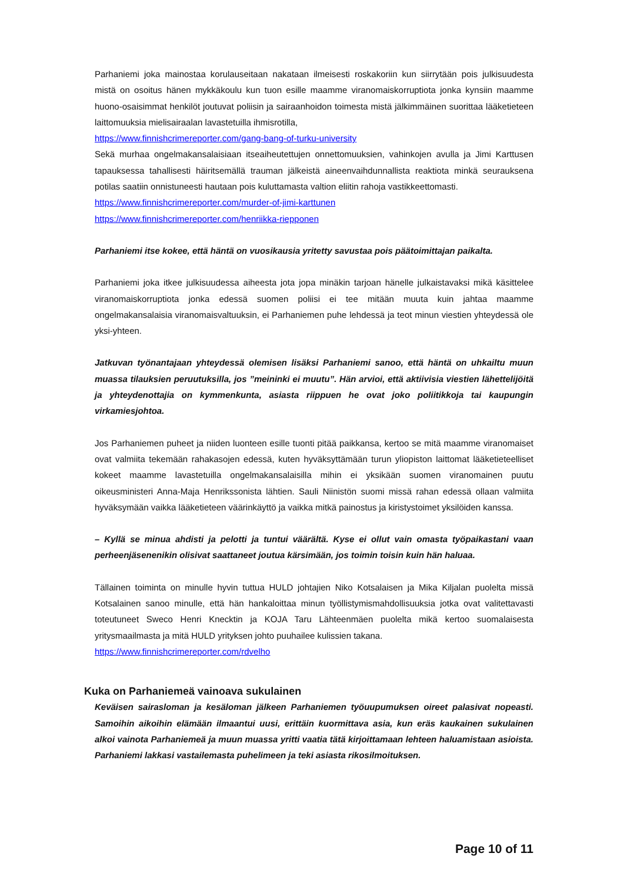Parhaniemi joka mainostaa korulauseitaan nakataan ilmeisesti roskakoriin kun siirrytään pois julkisuudesta mistä on osoitus hänen mykkäkoulu kun tuon esille maamme viranomaiskorruptiota jonka kynsiin maamme huono-osaisimmat henkilöt joutuvat poliisin ja sairaanhoidon toimesta mistä jälkimmäinen suorittaa lääketieteen laittomuuksia mielisairaalan lavastetuilla ihmisrotilla,
https://www.finnishcrimereporter.com/gang-bang-of-turku-university
Sekä murhaa ongelmakansalaisiaan itseaiheutettujen onnettomuuksien, vahinkojen avulla ja Jimi Karttusen tapauksessa tahallisesti häiritsemällä trauman jälkeistä aineenvaihdunnallista reaktiota minkä seurauksena potilas saatiin onnistuneesti hautaan pois kuluttamasta valtion eliitin rahoja vastikkeettomasti.
https://www.finnishcrimereporter.com/murder-of-jimi-karttunen
https://www.finnishcrimereporter.com/henriikka-riepponen
Parhaniemi itse kokee, että häntä on vuosikausia yritetty savustaa pois päätoimittajan paikalta.
Parhaniemi joka itkee julkisuudessa aiheesta jota jopa minäkin tarjoan hänelle julkaistavaksi mikä käsittelee viranomaiskorruptiota jonka edessä suomen poliisi ei tee mitään muuta kuin jahtaa maamme ongelmakansalaisia viranomaisvaltuuksin, ei Parhaniemen puhe lehdessä ja teot minun viestien yhteydessä ole yksi-yhteen.
Jatkuvan työnantajaan yhteydessä olemisen lisäksi Parhaniemi sanoo, että häntä on uhkailtu muun muassa tilauksien peruutuksilla, jos ”meininki ei muutu”. Hän arvioi, että aktiivisia viestien lähettelijöitä ja yhteydenottajia on kymmenkunta, asiasta riippuen he ovat joko poliitikkoja tai kaupungin virkamiesjohtoa.
Jos Parhaniemen puheet ja niiden luonteen esille tuonti pitää paikkansa, kertoo se mitä maamme viranomaiset ovat valmiita tekemään rahakasojen edessä, kuten hyväksyttämään turun yliopiston laittomat lääketieteelliset kokeet maamme lavastetuilla ongelmakansalaisilla mihin ei yksikään suomen viranomainen puutu oikeusministeri Anna-Maja Henrikssonista lähtien. Sauli Niinistön suomi missä rahan edessä ollaan valmiita hyväksymään vaikka lääketieteen väärinkäyttö ja vaikka mitkä painostus ja kiristystoimet yksilöiden kanssa.
– Kyllä se minua ahdisti ja pelotti ja tuntui väärältä. Kyse ei ollut vain omasta työpaikastani vaan perheenjäsenenikin olisivat saattaneet joutua kärsimään, jos toimin toisin kuin hän haluaa.
Tällainen toiminta on minulle hyvin tuttua HULD johtajien Niko Kotsalaisen ja Mika Kiljalan puolelta missä Kotsalainen sanoo minulle, että hän hankaloittaa minun työllistymismahdollisuuksia jotka ovat valitettavasti toteutuneet Sweco Henri Knecktin ja KOJA Taru Lähteenmäen puolelta mikä kertoo suomalaisesta yritysmaailmasta ja mitä HULD yrityksen johto puuhailee kulissien takana.
https://www.finnishcrimereporter.com/rdvelho
Kuka on Parhaniemeä vainoava sukulainen
Keväisen sairasloman ja kesäloman jälkeen Parhaniemen työuupumuksen oireet palasivat nopeasti. Samoihin aikoihin elämään ilmaantui uusi, erittäin kuormittava asia, kun eräs kaukainen sukulainen alkoi vainota Parhaniemeä ja muun muassa yritti vaatia tätä kirjoittamaan lehteen haluamistaan asioista. Parhaniemi lakkasi vastailemasta puhelimeen ja teki asiasta rikosilmoituksen.
Page 10 of 11